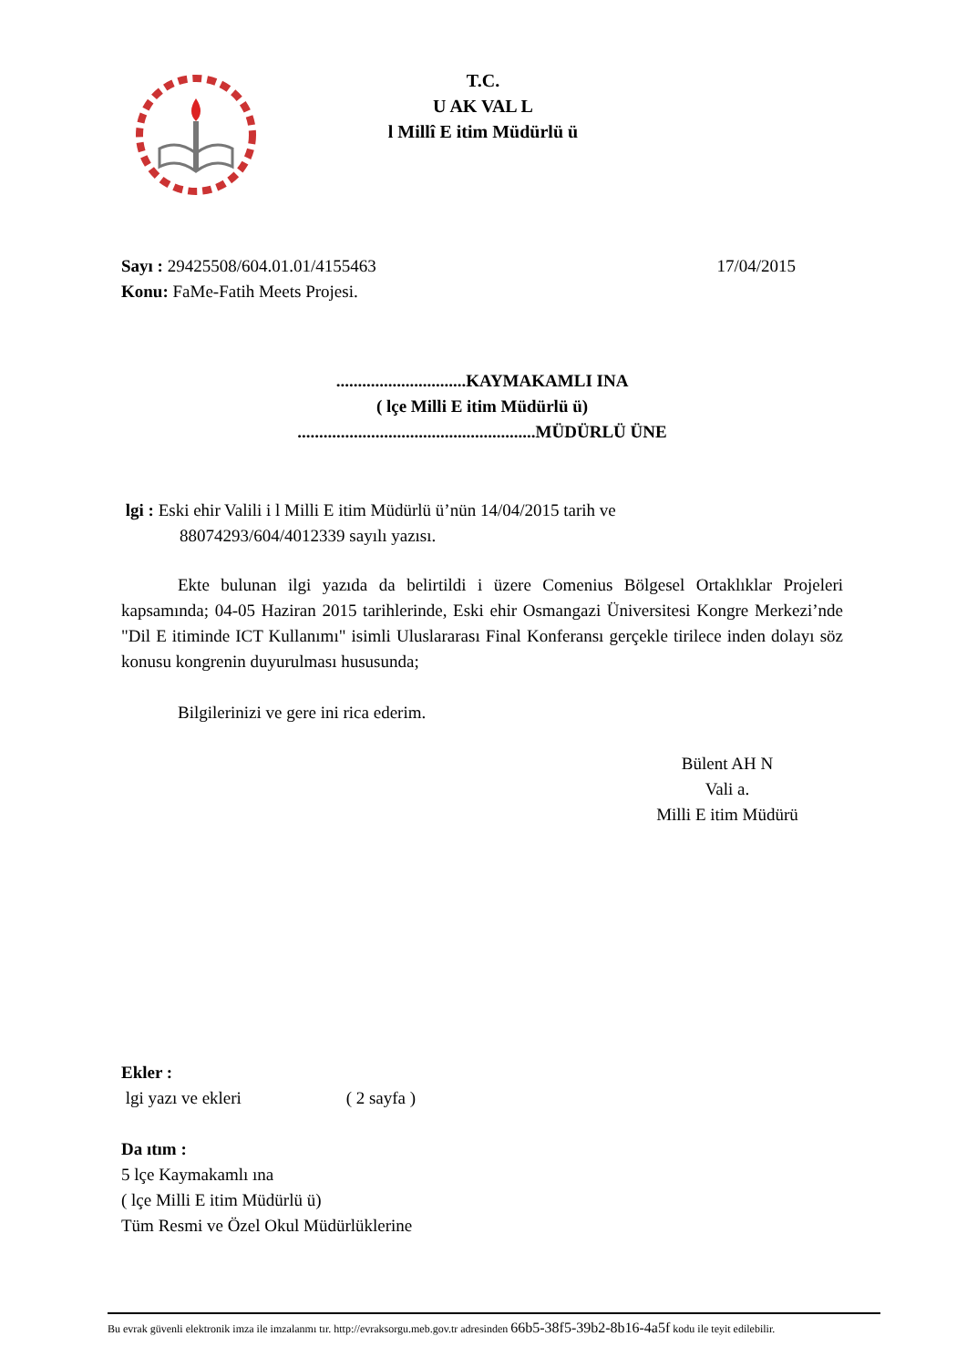T.C.
U AK VAL L
l Millî E itim Müdürlü ü
Sayı : 29425508/604.01.01/4155463 17/04/2015
Konu: FaMe-Fatih Meets Projesi.
..............................KAYMAKAMLI INA
( lçe Milli E itim Müdürlü ü)
.......................................................MÜDÜRLÜ ÜNE
lgi : Eski ehir Valili i l Milli E itim Müdürlü ü’nün 14/04/2015 tarih ve
88074293/604/4012339 sayılı yazısı.
Ekte bulunan ilgi yazıda da belirtildi i üzere Comenius Bölgesel Ortaklıklar Projeleri kapsamında; 04-05 Haziran 2015 tarihlerinde, Eski ehir Osmangazi Üniversitesi Kongre Merkezi’nde "Dil E itiminde ICT Kullanımı" isimli Uluslararası Final Konferansı gerçekle tirilece inden dolayı söz konusu kongrenin duyurulması hususunda;
Bilgilerinizi ve gere ini rica ederim.
Bülent AH N
Vali a.
Milli E itim Müdürü
Ekler :
lgi yazı ve ekleri ( 2 sayfa )
Da ıtım :
5 lçe Kaymakamlı ına
( lçe Milli E itim Müdürlü ü)
Tüm Resmi ve Özel Okul Müdürlüklerine
Bu evrak güvenli elektronik imza ile imzalanmı tır. http://evraksorgu.meb.gov.tr adresinden 66b5-38f5-39b2-8b16-4a5f kodu ile teyit edilebilir.